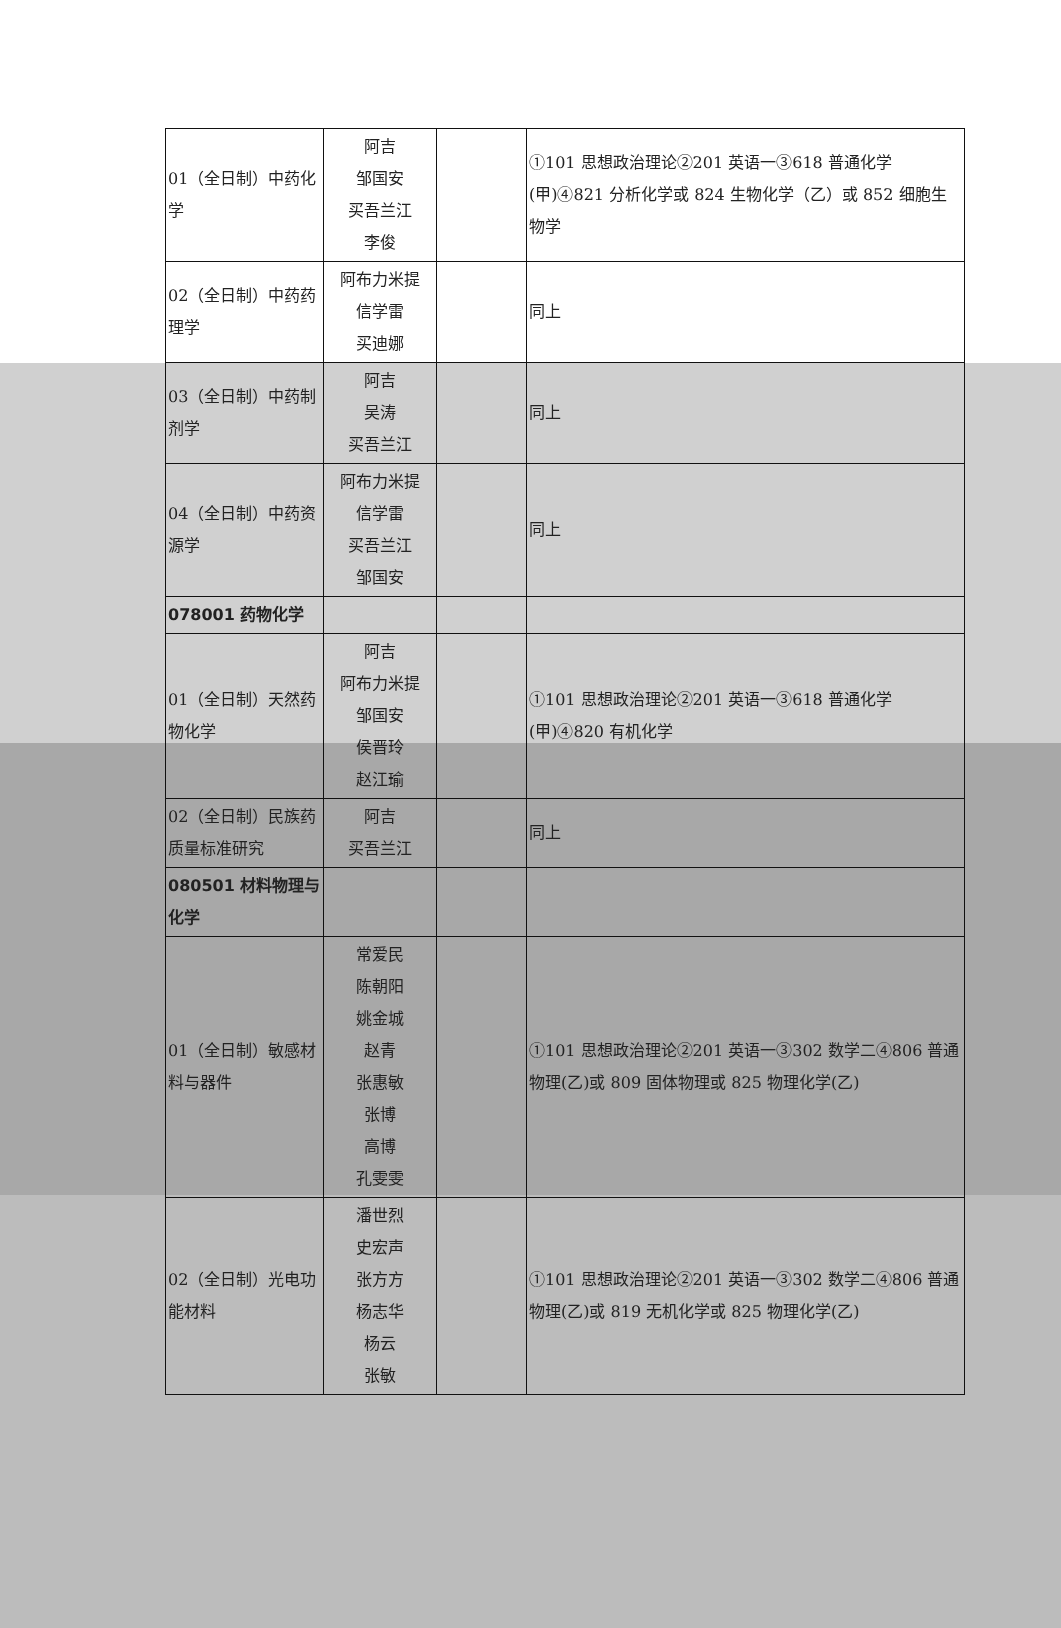| 01（全日制）中药化学 | 阿吉 邹国安 买吾兰江 李俊 | | ①101 思想政治理论②201 英语一③618 普通化学(甲)④821 分析化学或 824 生物化学（乙）或 852 细胞生物学 |
| 02（全日制）中药药理学 | 阿布力米提 信学雷 买迪娜 | | 同上 |
| 03（全日制）中药制剂学 | 阿吉 吴涛 买吾兰江 | | 同上 |
| 04（全日制）中药资源学 | 阿布力米提 信学雷 买吾兰江 邹国安 | | 同上 |
| 078001 药物化学 | | | |
| 01（全日制）天然药物化学 | 阿吉 阿布力米提 邹国安 侯晋玲 赵江瑜 | | ①101 思想政治理论②201 英语一③618 普通化学(甲)④820 有机化学 |
| 02（全日制）民族药质量标准研究 | 阿吉 买吾兰江 | | 同上 |
| 080501 材料物理与化学 | | | |
| 01（全日制）敏感材料与器件 | 常爱民 陈朝阳 姚金城 赵青 张惠敏 张博 高博 孔雯雯 | | ①101 思想政治理论②201 英语一③302 数学二④806 普通物理(乙)或 809 固体物理或 825 物理化学(乙) |
| 02（全日制）光电功能材料 | 潘世烈 史宏声 张方方 杨志华 杨云 张敏 | | ①101 思想政治理论②201 英语一③302 数学二④806 普通物理(乙)或 819 无机化学或 825 物理化学(乙) |